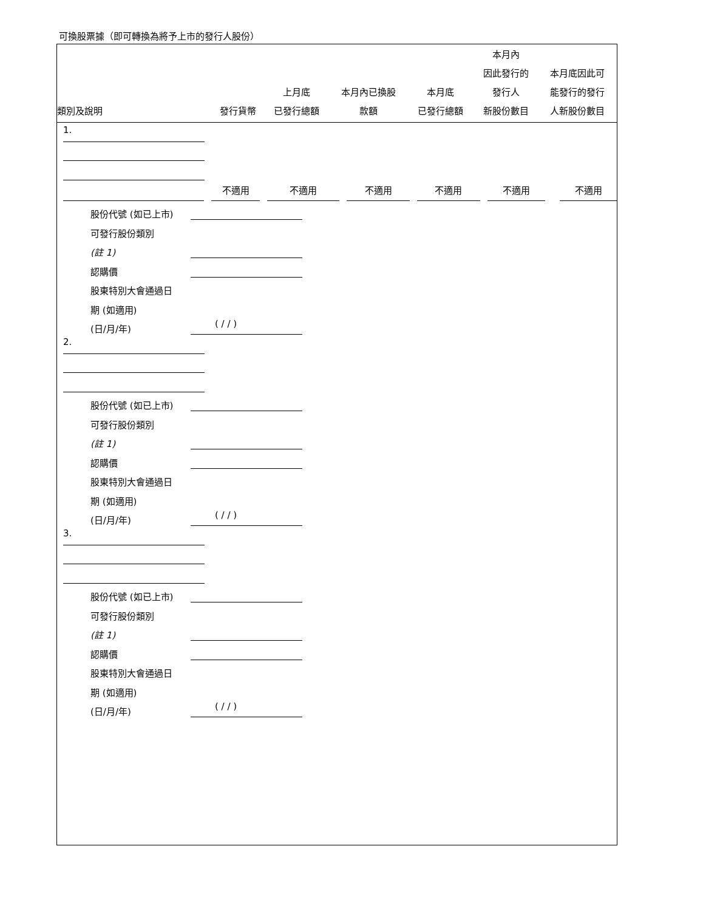可換股票據（即可轉換為將予上市的發行人股份）
| 類別及說明 | 發行貨幣 | 上月底 已發行總額 | 本月內已換股 款額 | 本月底 已發行總額 | 本月內 因此發行的 發行人 新股份數目 | 本月底因此可 能發行的發行 人新股份數目 |
| --- | --- | --- | --- | --- | --- | --- |
1.
不適用
不適用
不適用
不適用
不適用
不適用
股份代號 (如已上市)
可發行股份類別
(註 1)
認購價
股東特別大會通過日
期 (如適用)
(日/月/年) ( / / )
2.
股份代號 (如已上市)
可發行股份類別
(註 1)
認購價
股東特別大會通過日
期 (如適用)
(日/月/年) ( / / )
3.
股份代號 (如已上市)
可發行股份類別
(註 1)
認購價
股東特別大會通過日
期 (如適用)
(日/月/年) ( / / )